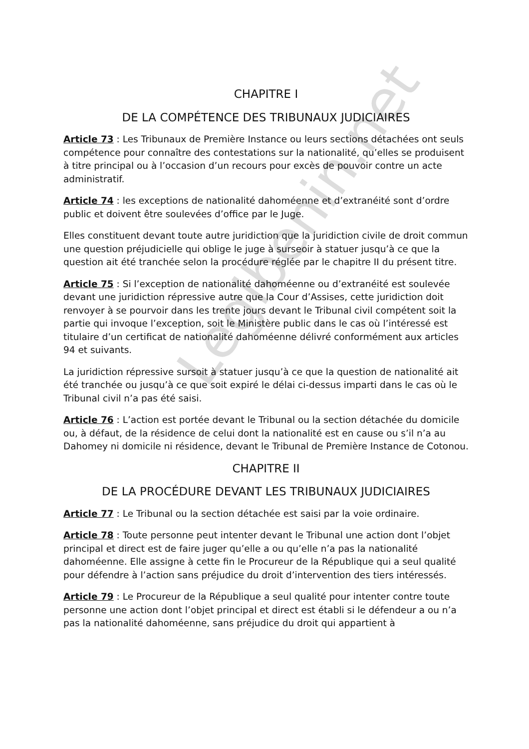Legibenin.net
CHAPITRE I
DE LA COMPÉTENCE DES TRIBUNAUX JUDICIAIRES
Article 73 : Les Tribunaux de Première Instance ou leurs sections détachées ont seuls compétence pour connaître des contestations sur la nationalité, qu’elles se produisent à titre principal ou à l’occasion d’un recours pour excès de pouvoir contre un acte administratif.
Article 74 : les exceptions de nationalité dahoméenne et d’extranéité sont d’ordre public et doivent être soulevées d’office par le Juge.
Elles constituent devant toute autre juridiction que la juridiction civile de droit commun une question préjudicielle qui oblige le juge à surseoir à statuer jusqu’à ce que la question ait été tranchée selon la procédure réglée par le chapitre II du présent titre.
Article 75 : Si l’exception de nationalité dahoméenne ou d’extranéité est soulevée devant une juridiction répressive autre que la Cour d’Assises, cette juridiction doit renvoyer à se pourvoir dans les trente jours devant le Tribunal civil compétent soit la partie qui invoque l’exception, soit le Ministère public dans le cas où l’intéressé est titulaire d’un certificat de nationalité dahoméenne délivré conformément aux articles 94 et suivants.
La juridiction répressive sursoit à statuer jusqu’à ce que la question de nationalité ait été tranchée ou jusqu’à ce que soit expiré le délai ci-dessus imparti dans le cas où le Tribunal civil n’a pas été saisi.
Article 76 : L’action est portée devant le Tribunal ou la section détachée du domicile ou, à défaut, de la résidence de celui dont la nationalité est en cause ou s’il n’a au Dahomey ni domicile ni résidence, devant le Tribunal de Première Instance de Cotonou.
CHAPITRE II
DE LA PROCÉDURE DEVANT LES TRIBUNAUX JUDICIAIRES
Article 77 : Le Tribunal ou la section détachée est saisi par la voie ordinaire.
Article 78 : Toute personne peut intenter devant le Tribunal une action dont l’objet principal et direct est de faire juger qu’elle a ou qu’elle n’a pas la nationalité dahoméenne. Elle assigne à cette fin le Procureur de la République qui a seul qualité pour défendre à l’action sans préjudice du droit d’intervention des tiers intéressés.
Article 79 : Le Procureur de la République a seul qualité pour intenter contre toute personne une action dont l’objet principal et direct est établi si le défendeur a ou n’a pas la nationalité dahoméenne, sans préjudice du droit qui appartient à